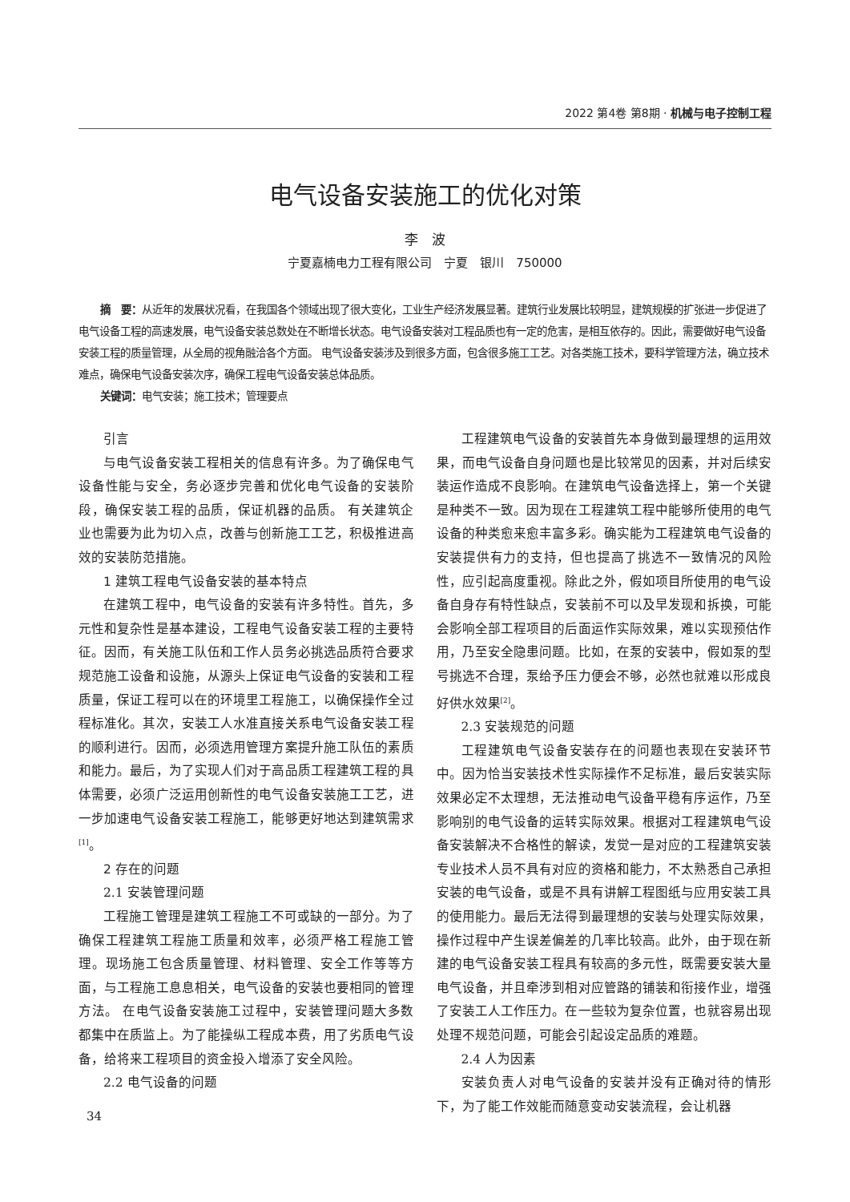2022 第4卷 第8期 · 机械与电子控制工程
电气设备安装施工的优化对策
李　波
宁夏嘉楠电力工程有限公司　宁夏　银川　750000
摘　要：从近年的发展状况看，在我国各个领域出现了很大变化，工业生产经济发展显著。建筑行业发展比较明显，建筑规模的扩张进一步促进了电气设备工程的高速发展，电气设备安装总数处在不断增长状态。电气设备安装对工程品质也有一定的危害，是相互依存的。因此，需要做好电气设备安装工程的质量管理，从全局的视角融洽各个方面。 电气设备安装涉及到很多方面，包含很多施工工艺。对各类施工技术，要科学管理方法，确立技术难点，确保电气设备安装次序，确保工程电气设备安装总体品质。
关键词：电气安装；施工技术；管理要点
引言
与电气设备安装工程相关的信息有许多。为了确保电气设备性能与安全，务必逐步完善和优化电气设备的安装阶段，确保安装工程的品质，保证机器的品质。 有关建筑企业也需要为此为切入点，改善与创新施工工艺，积极推进高效的安装防范措施。
1 建筑工程电气设备安装的基本特点
在建筑工程中，电气设备的安装有许多特性。首先，多元性和复杂性是基本建设，工程电气设备安装工程的主要特征。因而，有关施工队伍和工作人员务必挑选品质符合要求规范施工设备和设施，从源头上保证电气设备的安装和工程质量，保证工程可以在的环境里工程施工，以确保操作全过程标准化。其次，安装工人水准直接关系电气设备安装工程的顺利进行。因而，必须选用管理方案提升施工队伍的素质和能力。最后，为了实现人们对于高品质工程建筑工程的具体需要，必须广泛运用创新性的电气设备安装施工工艺，进一步加速电气设备安装工程施工，能够更好地达到建筑需求<sup>[1]</sup>。
2 存在的问题
2.1 安装管理问题
工程施工管理是建筑工程施工不可或缺的一部分。为了确保工程建筑工程施工质量和效率，必须严格工程施工管理。现场施工包含质量管理、材料管理、安全工作等等方面，与工程施工息息相关，电气设备的安装也要相同的管理方法。 在电气设备安装施工过程中，安装管理问题大多数都集中在质监上。为了能操纵工程成本费，用了劣质电气设备，给将来工程项目的资金投入增添了安全风险。
2.2 电气设备的问题
工程建筑电气设备的安装首先本身做到最理想的运用效果，而电气设备自身问题也是比较常见的因素，并对后续安装运作造成不良影响。在建筑电气设备选择上，第一个关键是种类不一致。因为现在工程建筑工程中能够所使用的电气设备的种类愈来愈丰富多彩。确实能为工程建筑电气设备的安装提供有力的支持，但也提高了挑选不一致情况的风险性，应引起高度重视。除此之外，假如项目所使用的电气设备自身存有特性缺点，安装前不可以及早发现和拆换，可能会影响全部工程项目的后面运作实际效果，难以实现预估作用，乃至安全隐患问题。比如，在泵的安装中，假如泵的型号挑选不合理，泵给予压力便会不够，必然也就难以形成良好供水效果<sup>[2]</sup>。
2.3 安装规范的问题
工程建筑电气设备安装存在的问题也表现在安装环节中。因为恰当安装技术性实际操作不足标准，最后安装实际效果必定不太理想，无法推动电气设备平稳有序运作，乃至影响别的电气设备的运转实际效果。根据对工程建筑电气设备安装解决不合格性的解读，发觉一是对应的工程建筑安装专业技术人员不具有对应的资格和能力，不太熟悉自己承担安装的电气设备，或是不具有讲解工程图纸与应用安装工具的使用能力。最后无法得到最理想的安装与处理实际效果，操作过程中产生误差偏差的几率比较高。此外，由于现在新建的电气设备安装工程具有较高的多元性，既需要安装大量电气设备，并且牵涉到相对应管路的铺装和衔接作业，增强了安装工人工作压力。在一些较为复杂位置，也就容易出现处理不规范问题，可能会引起设定品质的难题。
2.4 人为因素
安装负责人对电气设备的安装并没有正确对待的情形下，为了能工作效能而随意变动安装流程，会让机器
34